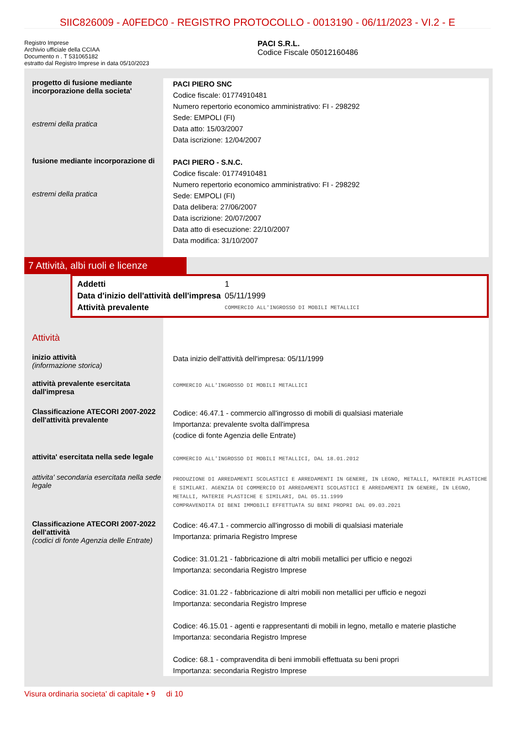SIIC826009 - A0FEDC0 - REGISTRO PROTOCOLLO - 0013190 - 06/11/2023 - VI.2 - E
Registro Imprese
Archivio ufficiale della CCIAA
Documento n . T 531065182
estratto dal Registro Imprese in data 05/10/2023
PACI S.R.L.
Codice Fiscale 05012160486
progetto di fusione mediante incorporazione della societa'
estremi della pratica
PACI PIERO SNC
Codice fiscale: 01774910481
Numero repertorio economico amministrativo: FI - 298292
Sede: EMPOLI (FI)
Data atto: 15/03/2007
Data iscrizione: 12/04/2007
fusione mediante incorporazione di
estremi della pratica
PACI PIERO - S.N.C.
Codice fiscale: 01774910481
Numero repertorio economico amministrativo: FI - 298292
Sede: EMPOLI (FI)
Data delibera: 27/06/2007
Data iscrizione: 20/07/2007
Data atto di esecuzione: 22/10/2007
Data modifica: 31/10/2007
7 Attività, albi ruoli e licenze
| Addetti | 1 |
| Data d'inizio dell'attività dell'impresa | 05/11/1999 |
| Attività prevalente | COMMERCIO ALL'INGROSSO DI MOBILI METALLICI |
Attività
inizio attività
(informazione storica)
Data inizio dell'attività dell'impresa: 05/11/1999
attività prevalente esercitata dall'impresa
COMMERCIO ALL'INGROSSO DI MOBILI METALLICI
Classificazione ATECORI 2007-2022 dell'attività prevalente
Codice: 46.47.1 - commercio all'ingrosso di mobili di qualsiasi materiale
Importanza: prevalente svolta dall'impresa
(codice di fonte Agenzia delle Entrate)
attivita' esercitata nella sede legale
COMMERCIO ALL'INGROSSO DI MOBILI METALLICI, DAL 18.01.2012
attivita' secondaria esercitata nella sede legale
PRODUZIONE DI ARREDAMENTI SCOLASTICI E ARREDAMENTI IN GENERE, IN LEGNO, METALLI, MATERIE PLASTICHE E SIMILARI. AGENZIA DI COMMERCIO DI ARREDAMENTI SCOLASTICI E ARREDAMENTI IN GENERE, IN LEGNO, METALLI, MATERIE PLASTICHE E SIMILARI, DAL 05.11.1999
COMPRAVENDITA DI BENI IMMOBILI EFFETTUATA SU BENI PROPRI DAL 09.03.2021
Classificazione ATECORI 2007-2022 dell'attività
(codici di fonte Agenzia delle Entrate)
Codice: 46.47.1 - commercio all'ingrosso di mobili di qualsiasi materiale
Importanza: primaria Registro Imprese
Codice: 31.01.21 - fabbricazione di altri mobili metallici per ufficio e negozi
Importanza: secondaria Registro Imprese
Codice: 31.01.22 - fabbricazione di altri mobili non metallici per ufficio e negozi
Importanza: secondaria Registro Imprese
Codice: 46.15.01 - agenti e rappresentanti di mobili in legno, metallo e materie plastiche
Importanza: secondaria Registro Imprese
Codice: 68.1 - compravendita di beni immobili effettuata su beni propri
Importanza: secondaria Registro Imprese
Visura ordinaria societa' di capitale • 9 di 10